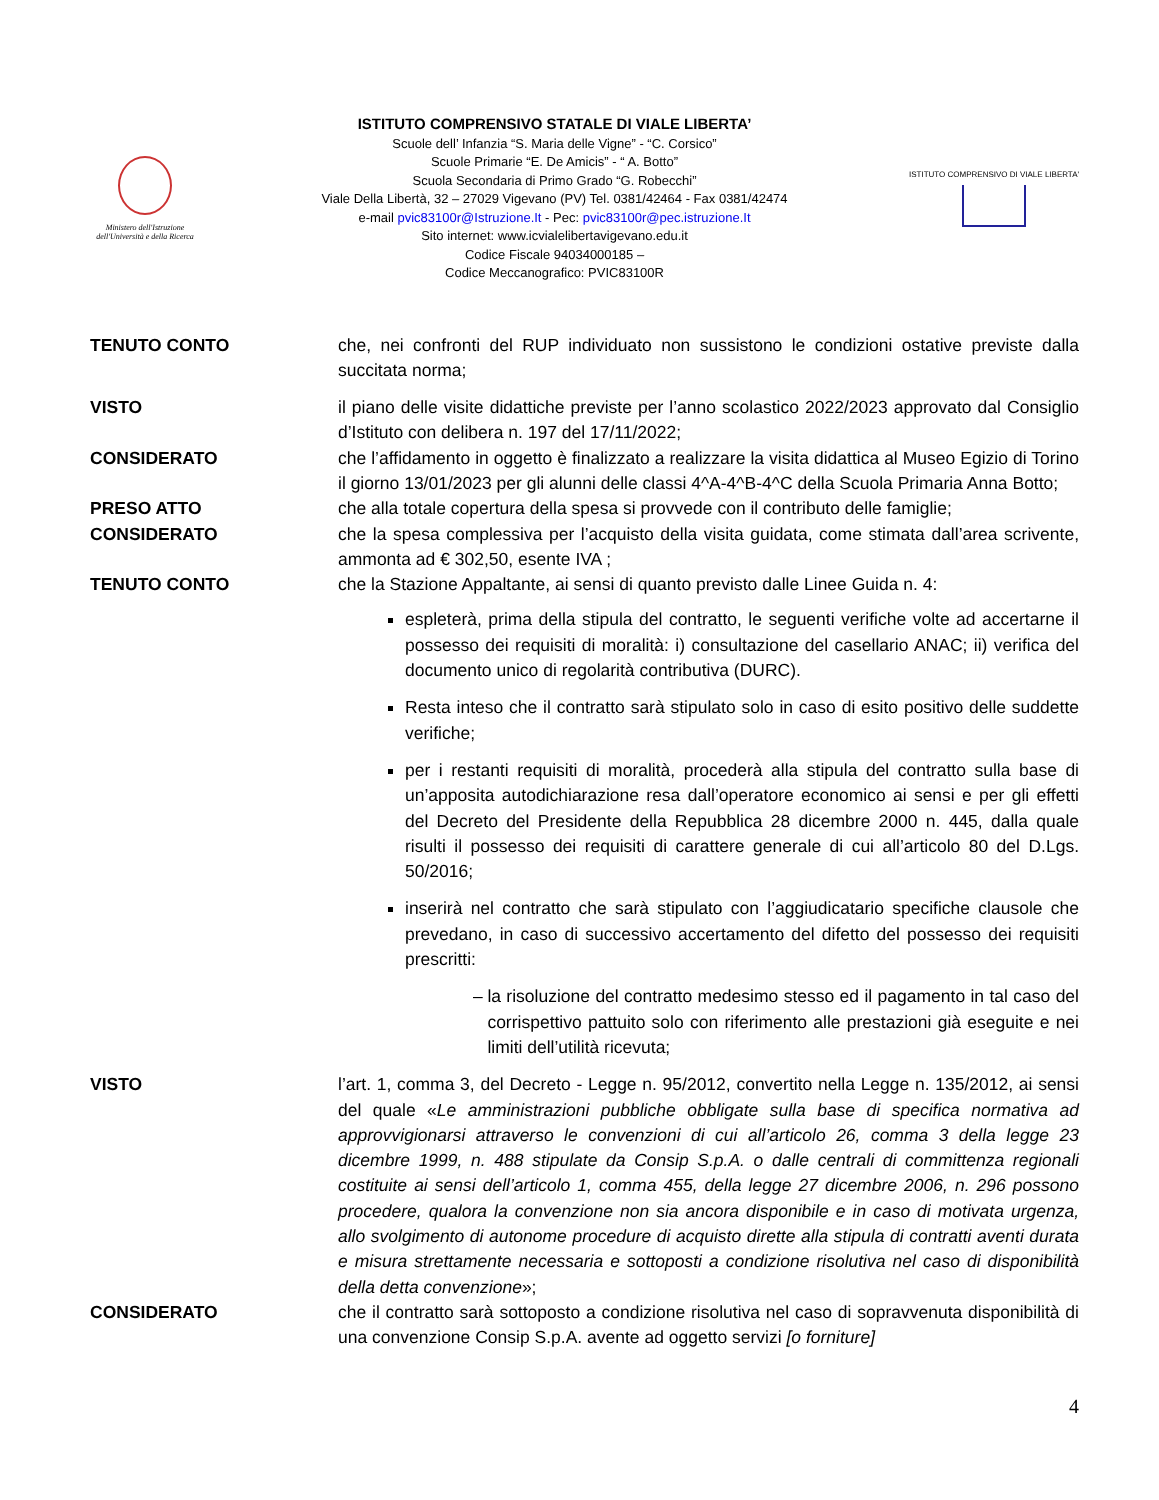Ministero dell'Istruzione dell'Università e della Ricerca
ISTITUTO COMPRENSIVO STATALE DI VIALE LIBERTA’
Scuole dell’ Infanzia “S. Maria delle Vigne” - “C. Corsico”
Scuole Primarie “E. De Amicis” - “ A. Botto”
Scuola Secondaria di Primo Grado “G. Robecchi”
Viale Della Libertà, 32 – 27029 Vigevano (PV) Tel. 0381/42464 - Fax 0381/42474
e-mail pvic83100r@Istruzione.It - Pec: pvic83100r@pec.istruzione.It
Sito internet: www.icvialelibertavigevano.edu.it
Codice Fiscale 94034000185 –
Codice Meccanografico: PVIC83100R
ISTITUTO COMPRENSIVO DI VIALE LIBERTA'
TENUTO CONTO che, nei confronti del RUP individuato non sussistono le condizioni ostative previste dalla succitata norma;
VISTO il piano delle visite didattiche previste per l’anno scolastico 2022/2023 approvato dal Consiglio d’Istituto con delibera n. 197 del 17/11/2022;
CONSIDERATO che l’affidamento in oggetto è finalizzato a realizzare la visita didattica al Museo Egizio di Torino il giorno 13/01/2023 per gli alunni delle classi 4^A-4^B-4^C della Scuola Primaria Anna Botto;
PRESO ATTO che alla totale copertura della spesa si provvede con il contributo delle famiglie;
CONSIDERATO che la spesa complessiva per l’acquisto della visita guidata, come stimata dall’area scrivente, ammonta ad € 302,50, esente IVA ;
TENUTO CONTO che la Stazione Appaltante, ai sensi di quanto previsto dalle Linee Guida n. 4:
espleterà, prima della stipula del contratto, le seguenti verifiche volte ad accertarne il possesso dei requisiti di moralità: i) consultazione del casellario ANAC; ii) verifica del documento unico di regolarità contributiva (DURC).
Resta inteso che il contratto sarà stipulato solo in caso di esito positivo delle suddette verifiche;
per i restanti requisiti di moralità, procederà alla stipula del contratto sulla base di un’apposita autodichiarazione resa dall’operatore economico ai sensi e per gli effetti del Decreto del Presidente della Repubblica 28 dicembre 2000 n. 445, dalla quale risulti il possesso dei requisiti di carattere generale di cui all’articolo 80 del D.Lgs. 50/2016;
inserirà nel contratto che sarà stipulato con l’aggiudicatario specifiche clausole che prevedano, in caso di successivo accertamento del difetto del possesso dei requisiti prescritti:
– la risoluzione del contratto medesimo stesso ed il pagamento in tal caso del corrispettivo pattuito solo con riferimento alle prestazioni già eseguite e nei limiti dell’utilità ricevuta;
VISTO l’art. 1, comma 3, del Decreto - Legge n. 95/2012, convertito nella Legge n. 135/2012, ai sensi del quale «Le amministrazioni pubbliche obbligate sulla base di specifica normativa ad approvvigionarsi attraverso le convenzioni di cui all’articolo 26, comma 3 della legge 23 dicembre 1999, n. 488 stipulate da Consip S.p.A. o dalle centrali di committenza regionali costituite ai sensi dell’articolo 1, comma 455, della legge 27 dicembre 2006, n. 296 possono procedere, qualora la convenzione non sia ancora disponibile e in caso di motivata urgenza, allo svolgimento di autonome procedure di acquisto dirette alla stipula di contratti aventi durata e misura strettamente necessaria e sottoposti a condizione risolutiva nel caso di disponibilità della detta convenzione»;
CONSIDERATO che il contratto sarà sottoposto a condizione risolutiva nel caso di sopravvenuta disponibilità di una convenzione Consip S.p.A. avente ad oggetto servizi [o forniture]
4